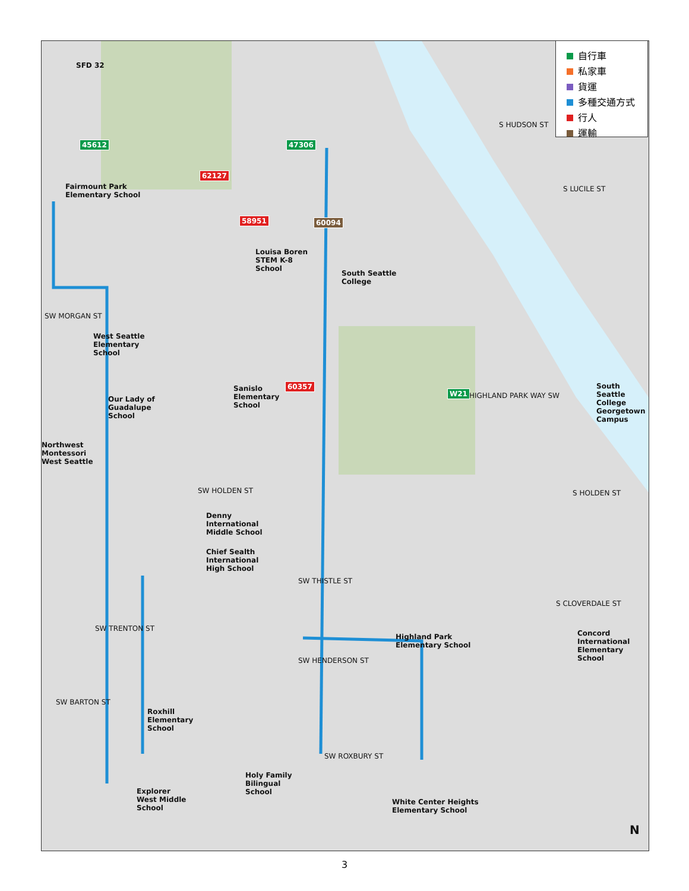SFD 32
45612
62127
47306
Fairmount Park
Elementary School
58951 60094
Louisa Boren
STEM K-8
School
South Seattle
College
SW MORGAN ST
West Seattle
Elementary
School
Our Lady of
Guadalupe
School
Sanislo
Elementary
School
60357
W21 HIGHLAND PARK WAY SW
South Seattle
College
Georgetown
Campus
Northwest
Montessori
West Seattle
SW HOLDEN ST
Denny
International
Middle School
Chief Sealth
International
High School
SW THISTLE ST
SW TRENTON ST
Highland Park
Elementary School
Concord
International
Elementary School
SW HENDERSON ST
SW BARTON ST
Roxhill
Elementary
School
SW ROXBURY ST
Holy Family
Bilingual
School Explorer
West Middle
School
White Center Heights
Elementary School
S HUDSON ST
S LUCILE ST
S HOLDEN ST
S CLOVERDALE ST
N
自行車
私家車
貨運
多種交通方式
行人
運輸
3